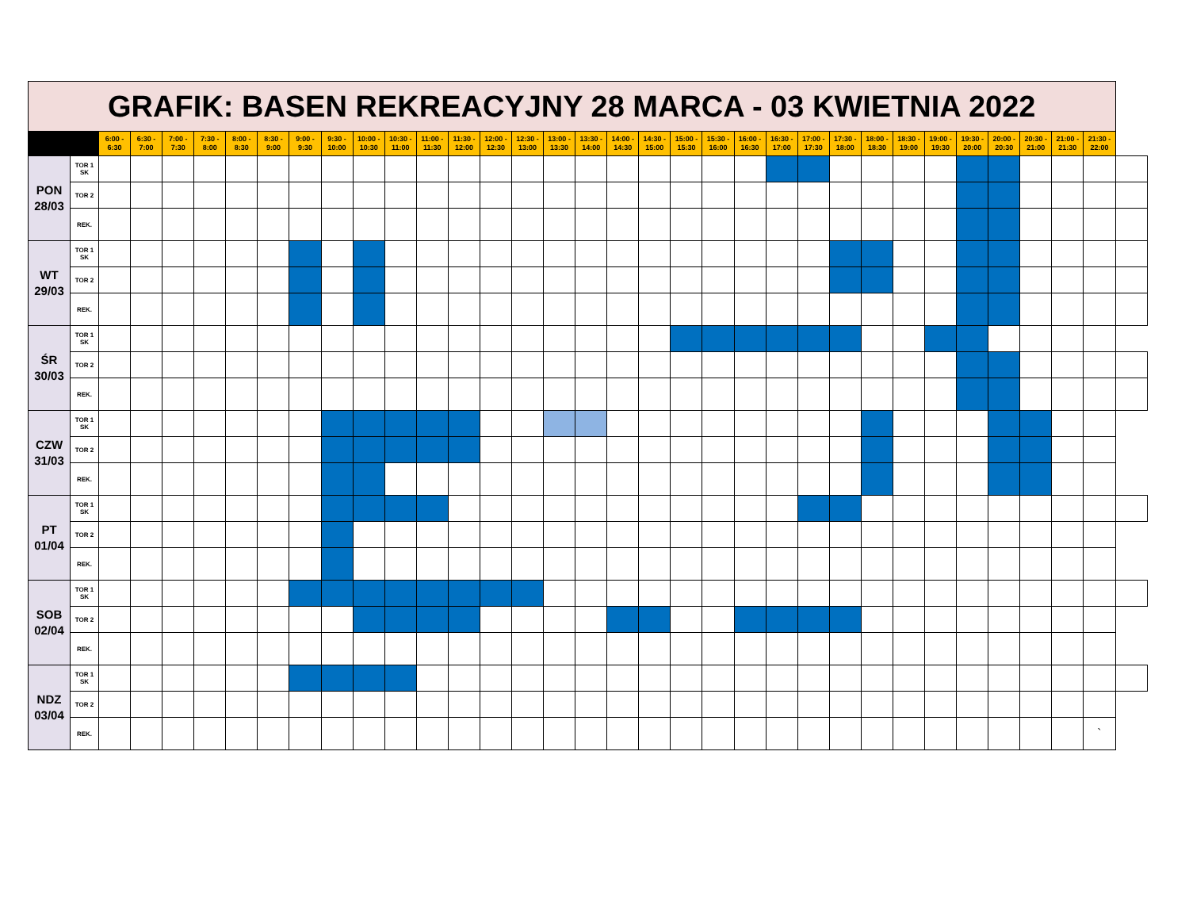| GRAFIK: BASEN REKREACYJNY 28 MARCA - 03 KWIETNIA 2022 | | | | | | | | | | | | | | | | | | | | | | | | | | | | | | | | | | |
| --- | --- | --- | --- | --- | --- | --- | --- | --- | --- | --- | --- | --- | --- | --- | --- | --- | --- | --- | --- | --- | --- | --- | --- | --- | --- | --- | --- | --- | --- | --- | --- | --- | --- | --- |
| | | 6:00 - 6:30 | 6:30 - 7:00 | 7:00 - 7:30 | 7:30 - 8:00 | 8:00 - 8:30 | 8:30 - 9:00 | 9:00 - 9:30 | 9:30 - 10:00 | 10:00 - 10:30 | 10:30 - 11:00 | 11:00 - 11:30 | 11:30 - 12:00 | 12:00 - 12:30 | 12:30 - 13:00 | 13:00 - 13:30 | 13:30 - 14:00 | 14:00 - 14:30 | 14:30 - 15:00 | 15:00 - 15:30 | 15:30 - 16:00 | 16:00 - 16:30 | 16:30 - 17:00 | 17:00 - 17:30 | 17:30 - 18:00 | 18:00 - 18:30 | 18:30 - 19:00 | 19:00 - 19:30 | 19:30 - 20:00 | 20:00 - 20:30 | 20:30 - 21:00 | 21:00 - 21:30 | 21:30 - 22:00 | |
| PON 28/03 | TOR 1 SK | | | | | | | | | | | | | | | | | | | | | | | | | | | | | | | | | |
| | TOR 2 | | | | | | | | | | | | | | | | | | | | | | | | | | | | | | | | | |
| | REK. | | | | | | | | | | | | | | | | | | | | | | | | | | | | | | | | | |
| WT 29/03 | TOR 1 SK | | | | | | | | | | | | | | | | | | | | | | | | | | | | | | | | | |
| | TOR 2 | | | | | | | | | | | | | | | | | | | | | | | | | | | | | | | | | |
| | REK. | | | | | | | | | | | | | | | | | | | | | | | | | | | | | | | | | |
| ŚR 30/03 | TOR 1 SK | | | | | | | | | | | | | | | | | | | | | | | | | | | | | | | | | |
| | TOR 2 | | | | | | | | | | | | | | | | | | | | | | | | | | | | | | | | | |
| | REK. | | | | | | | | | | | | | | | | | | | | | | | | | | | | | | | | | |
| CZW 31/03 | TOR 1 SK | | | | | | | | | | | | | | | | | | | | | | | | | | | | | | | | | |
| | TOR 2 | | | | | | | | | | | | | | | | | | | | | | | | | | | | | | | | | |
| | REK. | | | | | | | | | | | | | | | | | | | | | | | | | | | | | | | | | |
| PT 01/04 | TOR 1 SK | | | | | | | | | | | | | | | | | | | | | | | | | | | | | | | | | |
| | TOR 2 | | | | | | | | | | | | | | | | | | | | | | | | | | | | | | | | | |
| | REK. | | | | | | | | | | | | | | | | | | | | | | | | | | | | | | | | | |
| SOB 02/04 | TOR 1 SK | | | | | | | | | | | | | | | | | | | | | | | | | | | | | | | | | |
| | TOR 2 | | | | | | | | | | | | | | | | | | | | | | | | | | | | | | | | | |
| | REK. | | | | | | | | | | | | | | | | | | | | | | | | | | | | | | | | | |
| NDZ 03/04 | TOR 1 SK | | | | | | | | | | | | | | | | | | | | | | | | | | | | | | | | | |
| | TOR 2 | | | | | | | | | | | | | | | | | | | | | | | | | | | | | | | | | |
| | REK. | | | | | | | | | | | | | | | | | | | | | | | | | | | | | | | | ` | |